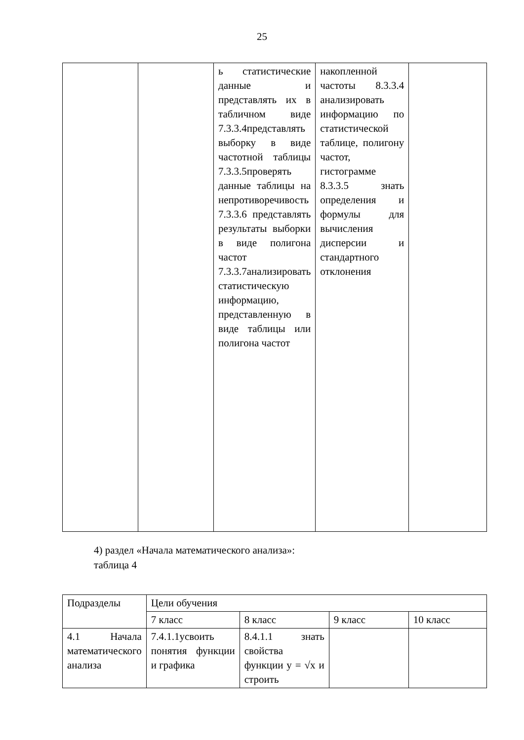25
| | | ь статистические данные и представлять их в табличном виде 7.3.3.4представлять выборку в виде частотной таблицы 7.3.3.5проверять данные таблицы на непротиворечивость 7.3.3.6 представлять результаты выборки в виде полигона частот 7.3.3.7анализировать статистическую информацию, представленную в виде таблицы или полигона частот | накопленной частоты 8.3.3.4 анализировать информацию по статистической таблице, полигону частот, гистограмме 8.3.3.5 знать определения и формулы для вычисления дисперсии и стандартного отклонения | |
4) раздел «Начала математического анализа»:
таблица 4
| Подразделы | Цели обучения | | | |
| --- | --- | --- | --- | --- |
| | 7 класс | 8 класс | 9 класс | 10 класс |
| 4.1 Начала математического анализа | 7.4.1.1усвоить понятия функции и графика | 8.4.1.1 знать свойства функции y = √x и строить | | |